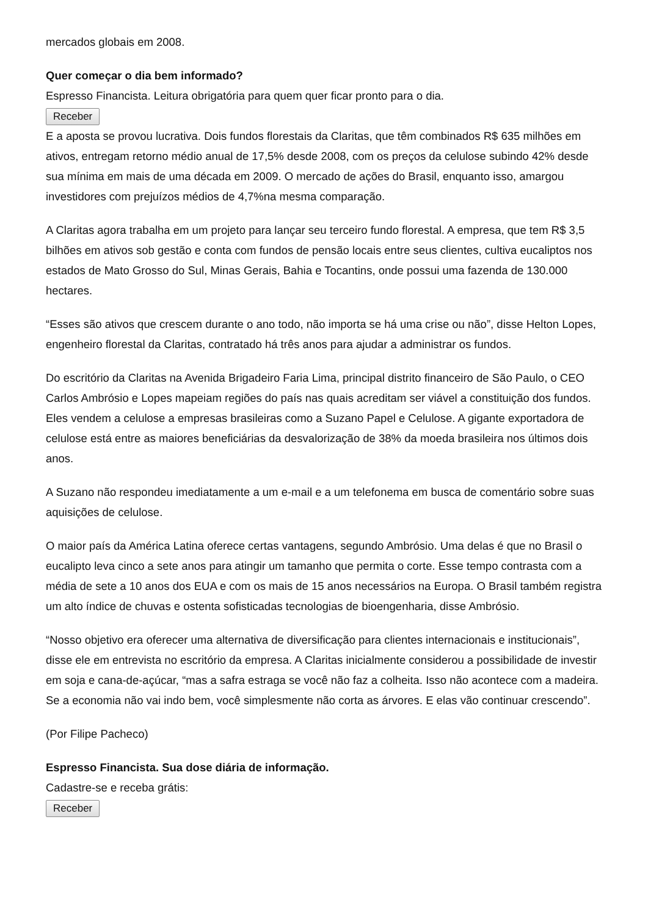mercados globais em 2008.
Quer começar o dia bem informado?
Espresso Financista. Leitura obrigatória para quem quer ficar pronto para o dia.
Receber
E a aposta se provou lucrativa. Dois fundos florestais da Claritas, que têm combinados R$ 635 milhões em ativos, entregam retorno médio anual de 17,5% desde 2008, com os preços da celulose subindo 42% desde sua mínima em mais de uma década em 2009. O mercado de ações do Brasil, enquanto isso, amargou investidores com prejuízos médios de 4,7%na mesma comparação.
A Claritas agora trabalha em um projeto para lançar seu terceiro fundo florestal. A empresa, que tem R$ 3,5 bilhões em ativos sob gestão e conta com fundos de pensão locais entre seus clientes, cultiva eucaliptos nos estados de Mato Grosso do Sul, Minas Gerais, Bahia e Tocantins, onde possui uma fazenda de 130.000 hectares.
“Esses são ativos que crescem durante o ano todo, não importa se há uma crise ou não”, disse Helton Lopes, engenheiro florestal da Claritas, contratado há três anos para ajudar a administrar os fundos.
Do escritório da Claritas na Avenida Brigadeiro Faria Lima, principal distrito financeiro de São Paulo, o CEO Carlos Ambrósio e Lopes mapeiam regiões do país nas quais acreditam ser viável a constituição dos fundos. Eles vendem a celulose a empresas brasileiras como a Suzano Papel e Celulose. A gigante exportadora de celulose está entre as maiores beneficiárias da desvalorização de 38% da moeda brasileira nos últimos dois anos.
A Suzano não respondeu imediatamente a um e-mail e a um telefonema em busca de comentário sobre suas aquisições de celulose.
O maior país da América Latina oferece certas vantagens, segundo Ambrósio. Uma delas é que no Brasil o eucalipto leva cinco a sete anos para atingir um tamanho que permita o corte. Esse tempo contrasta com a média de sete a 10 anos dos EUA e com os mais de 15 anos necessários na Europa. O Brasil também registra um alto índice de chuvas e ostenta sofisticadas tecnologias de bioengenharia, disse Ambrósio.
“Nosso objetivo era oferecer uma alternativa de diversificação para clientes internacionais e institucionais”, disse ele em entrevista no escritório da empresa. A Claritas inicialmente considerou a possibilidade de investir em soja e cana-de-açúcar, “mas a safra estraga se você não faz a colheita. Isso não acontece com a madeira. Se a economia não vai indo bem, você simplesmente não corta as árvores. E elas vão continuar crescendo”.
(Por Filipe Pacheco)
Espresso Financista. Sua dose diária de informação.
Cadastre-se e receba grátis:
Receber